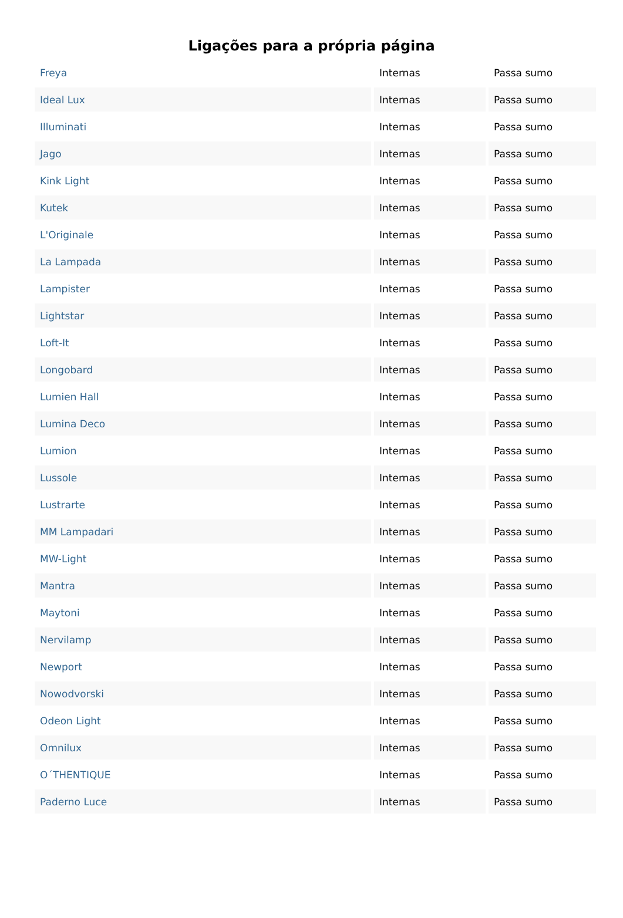Ligações para a própria página
| Freya | Internas | Passa sumo |
| Ideal Lux | Internas | Passa sumo |
| Illuminati | Internas | Passa sumo |
| Jago | Internas | Passa sumo |
| Kink Light | Internas | Passa sumo |
| Kutek | Internas | Passa sumo |
| L'Originale | Internas | Passa sumo |
| La Lampada | Internas | Passa sumo |
| Lampister | Internas | Passa sumo |
| Lightstar | Internas | Passa sumo |
| Loft-It | Internas | Passa sumo |
| Longobard | Internas | Passa sumo |
| Lumien Hall | Internas | Passa sumo |
| Lumina Deco | Internas | Passa sumo |
| Lumion | Internas | Passa sumo |
| Lussole | Internas | Passa sumo |
| Lustrarte | Internas | Passa sumo |
| MM Lampadari | Internas | Passa sumo |
| MW-Light | Internas | Passa sumo |
| Mantra | Internas | Passa sumo |
| Maytoni | Internas | Passa sumo |
| Nervilamp | Internas | Passa sumo |
| Newport | Internas | Passa sumo |
| Nowodvorski | Internas | Passa sumo |
| Odeon Light | Internas | Passa sumo |
| Omnilux | Internas | Passa sumo |
| O΄THENTIQUE | Internas | Passa sumo |
| Paderno Luce | Internas | Passa sumo |